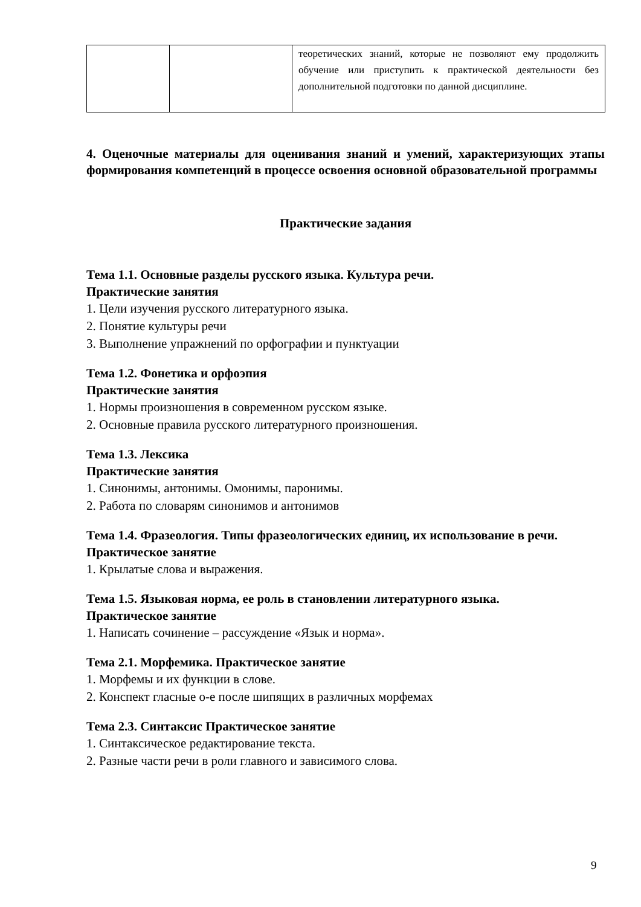| | | теоретических знаний, которые не позволяют ему продолжить обучение или приступить к практической деятельности без дополнительной подготовки по данной дисциплине. |
4. Оценочные материалы для оценивания знаний и умений, характеризующих этапы формирования компетенций в процессе освоения основной образовательной программы
Практические задания
Тема 1.1. Основные разделы русского языка. Культура речи.
Практические занятия
1. Цели изучения русского литературного языка.
2. Понятие культуры речи
3. Выполнение упражнений по орфографии и пунктуации
Тема 1.2. Фонетика и орфоэпия
Практические занятия
1. Нормы произношения в современном русском языке.
2. Основные правила русского литературного произношения.
Тема 1.3. Лексика
Практические занятия
1. Синонимы, антонимы. Омонимы, паронимы.
2. Работа по словарям синонимов и антонимов
Тема 1.4. Фразеология. Типы фразеологических единиц, их использование в речи.
Практическое занятие
1. Крылатые слова и выражения.
Тема 1.5. Языковая норма, ее роль в становлении литературного языка.
Практическое занятие
1. Написать сочинение – рассуждение «Язык и норма».
Тема 2.1. Морфемика. Практическое занятие
1. Морфемы и их функции в слове.
2. Конспект гласные о-е после шипящих в различных морфемах
Тема 2.3. Синтаксис Практическое занятие
1. Синтаксическое редактирование текста.
2. Разные части речи в роли главного и зависимого слова.
9